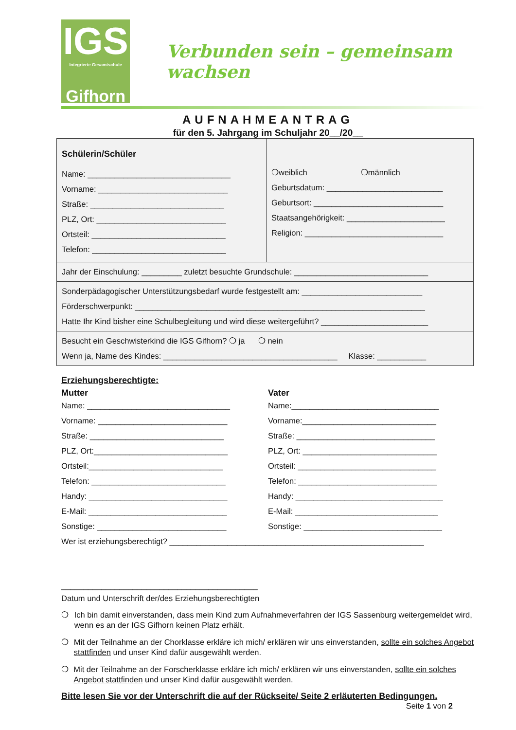IGS
Integrierte Gesamtschule
Gifhorn
Verbunden sein – gemeinsam wachsen
AUFNAHMEANTRAG
für den 5. Jahrgang im Schuljahr 20__/20__
Schülerin/Schüler
Name: ________________________________
Vorname: _____________________________
Straße: ______________________________
PLZ, Ort: _____________________________
Ortsteil: ______________________________
Telefon: ______________________________
❍weiblich ❍männlich
Geburtsdatum: __________________________
Geburtsort: _____________________________
Staatsangehörigkeit: ______________________
Religion: _______________________________
Jahr der Einschulung: _________ zuletzt besuchte Grundschule: ______________________________
Sonderpädagogischer Unterstützungsbedarf wurde festgestellt am: ___________________________
Förderschwerpunkt: _________________________________________________________________
Hatte Ihr Kind bisher eine Schulbegleitung und wird diese weitergeführt? ________________________
Besucht ein Geschwisterkind die IGS Gifhorn? ❍ ja ❍ nein
Wenn ja, Name des Kindes: _______________________________________ Klasse: ___________
Erziehungsberechtigte:
Mutter
Name: ________________________________
Vorname: _____________________________
Straße: ______________________________
PLZ, Ort:______________________________
Ortsteil:______________________________
Telefon: ______________________________
Handy: _______________________________
E-Mail: _______________________________
Sonstige: _____________________________
Vater
Name:_________________________________
Vorname:______________________________
Straße: _______________________________
PLZ, Ort: ______________________________
Ortsteil: _______________________________
Telefon: _______________________________
Handy: _________________________________
E-Mail: ________________________________
Sonstige: _______________________________
Wer ist erziehungsberechtigt? _________________________________________________________
____________________________________________
Datum und Unterschrift der/des Erziehungsberechtigten
❍ Ich bin damit einverstanden, dass mein Kind zum Aufnahmeverfahren der IGS Sassenburg weitergemeldet wird, wenn es an der IGS Gifhorn keinen Platz erhält.
❍ Mit der Teilnahme an der Chorklasse erkläre ich mich/ erklären wir uns einverstanden, sollte ein solches Angebot stattfinden und unser Kind dafür ausgewählt werden.
❍ Mit der Teilnahme an der Forscherklasse erkläre ich mich/ erklären wir uns einverstanden, sollte ein solches Angebot stattfinden und unser Kind dafür ausgewählt werden.
Bitte lesen Sie vor der Unterschrift die auf der Rückseite/ Seite 2 erläuterten Bedingungen.
Seite 1 von 2